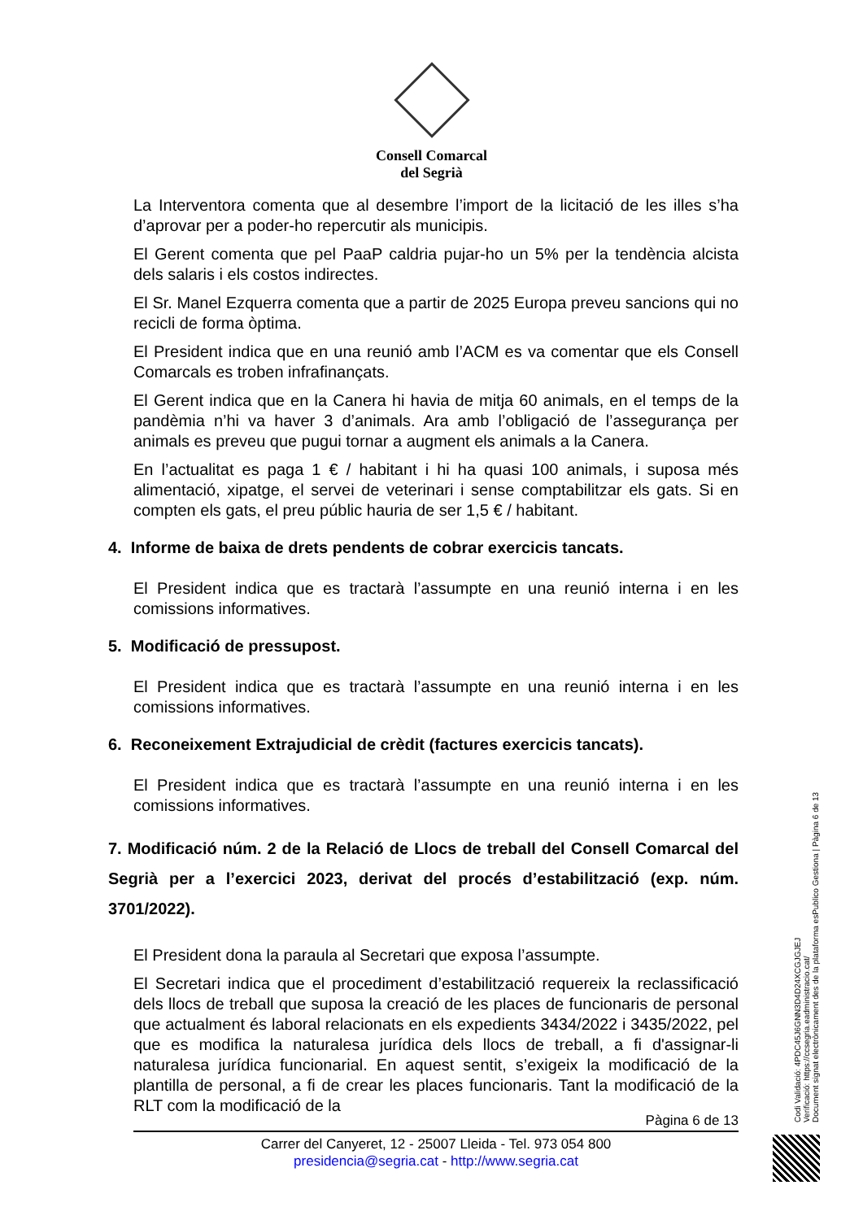Consell Comarcal
del Segrià
La Interventora comenta que al desembre l’import de la licitació de les illes s’ha d’aprovar per a poder-ho repercutir als municipis.
El Gerent comenta que pel PaaP caldria pujar-ho un 5% per la tendència alcista dels salaris i els costos indirectes.
El Sr. Manel Ezquerra comenta que a partir de 2025 Europa preveu sancions qui no recicli de forma òptima.
El President indica que en una reunió amb l’ACM es va comentar que els Consell Comarcals es troben infrafinançats.
El Gerent indica que en la Canera hi havia de mitja 60 animals, en el temps de la pandèmia n’hi va haver 3 d’animals. Ara amb l’obligació de l’assegurança per animals es preveu que pugui tornar a augment els animals a la Canera.
En l’actualitat es paga 1 € / habitant i hi ha quasi 100 animals, i suposa més alimentació, xipatge, el servei de veterinari i sense comptabilitzar els gats. Si en compten els gats, el preu públic hauria de ser 1,5 € / habitant.
4. Informe de baixa de drets pendents de cobrar exercicis tancats.
El President indica que es tractarà l’assumpte en una reunió interna i en les comissions informatives.
5. Modificació de pressupost.
El President indica que es tractarà l’assumpte en una reunió interna i en les comissions informatives.
6. Reconeixement Extrajudicial de crèdit (factures exercicis tancats).
El President indica que es tractarà l’assumpte en una reunió interna i en les comissions informatives.
7. Modificació núm. 2 de la Relació de Llocs de treball del Consell Comarcal del Segrià per a l’exercici 2023, derivat del procés d’estabilització (exp. núm. 3701/2022).
El President dona la paraula al Secretari que exposa l’assumpte.
El Secretari indica que el procediment d’estabilització requereix la reclassificació dels llocs de treball que suposa la creació de les places de funcionaris de personal que actualment és laboral relacionats en els expedients 3434/2022 i 3435/2022, pel que es modifica la naturalesa jurídica dels llocs de treball, a fi d'assignar-li naturalesa jurídica funcionarial. En aquest sentit, s’exigeix la modificació de la plantilla de personal, a fi de crear les places funcionaris. Tant la modificació de la RLT com la modificació de la
Pàgina 6 de 13
Carrer del Canyeret, 12 - 25007 Lleida - Tel. 973 054 800
presidencia@segria.cat - http://www.segria.cat
Codi Validació: 4PDC45J6GNN3D4D24XCGJGJEJ
Verificació: https://ccsegria.eadministracio.cat/
Document signat electrònicament des de la plataforma esPublico Gestiona | Pàgina 6 de 13